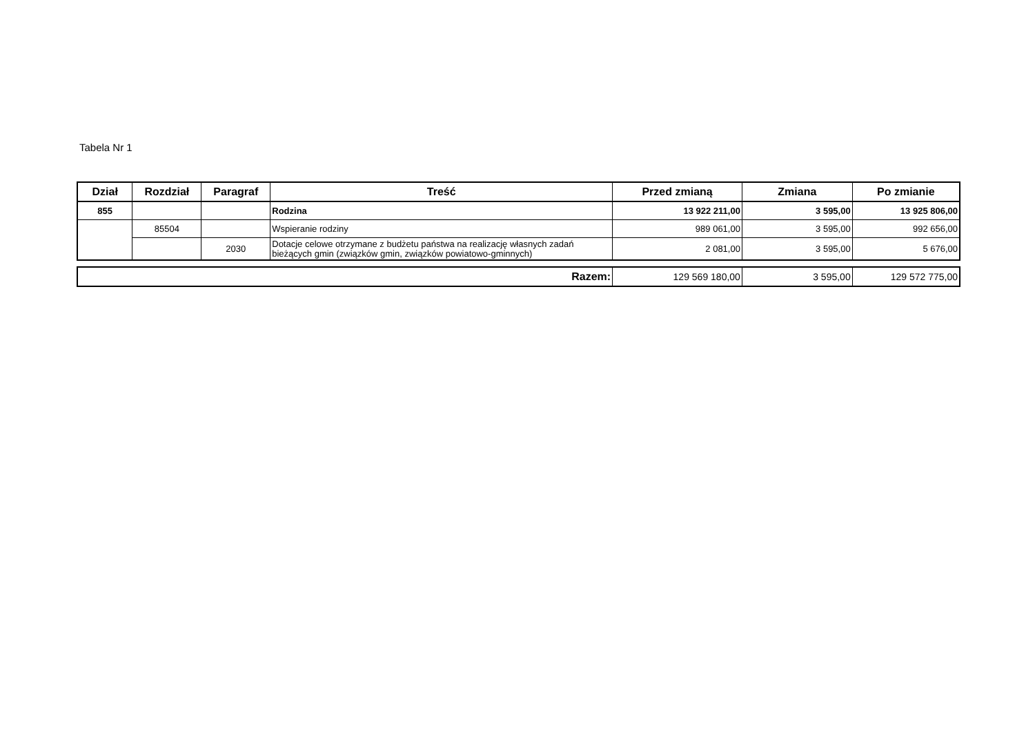Tabela Nr 1
| Dział | Rozdział | Paragraf | Treść | Przed zmianą | Zmiana | Po zmianie |
| --- | --- | --- | --- | --- | --- | --- |
| 855 | | | Rodzina | 13 922 211,00 | 3 595,00 | 13 925 806,00 |
| | 85504 | | Wspieranie rodziny | 989 061,00 | 3 595,00 | 992 656,00 |
| | | 2030 | Dotacje celowe otrzymane z budżetu państwa na realizację własnych zadań bieżących gmin (związków gmin, związków powiatowo-gminnych) | 2 081,00 | 3 595,00 | 5 676,00 |
| Razem: | 129 569 180,00 | 3 595,00 | 129 572 775,00 |